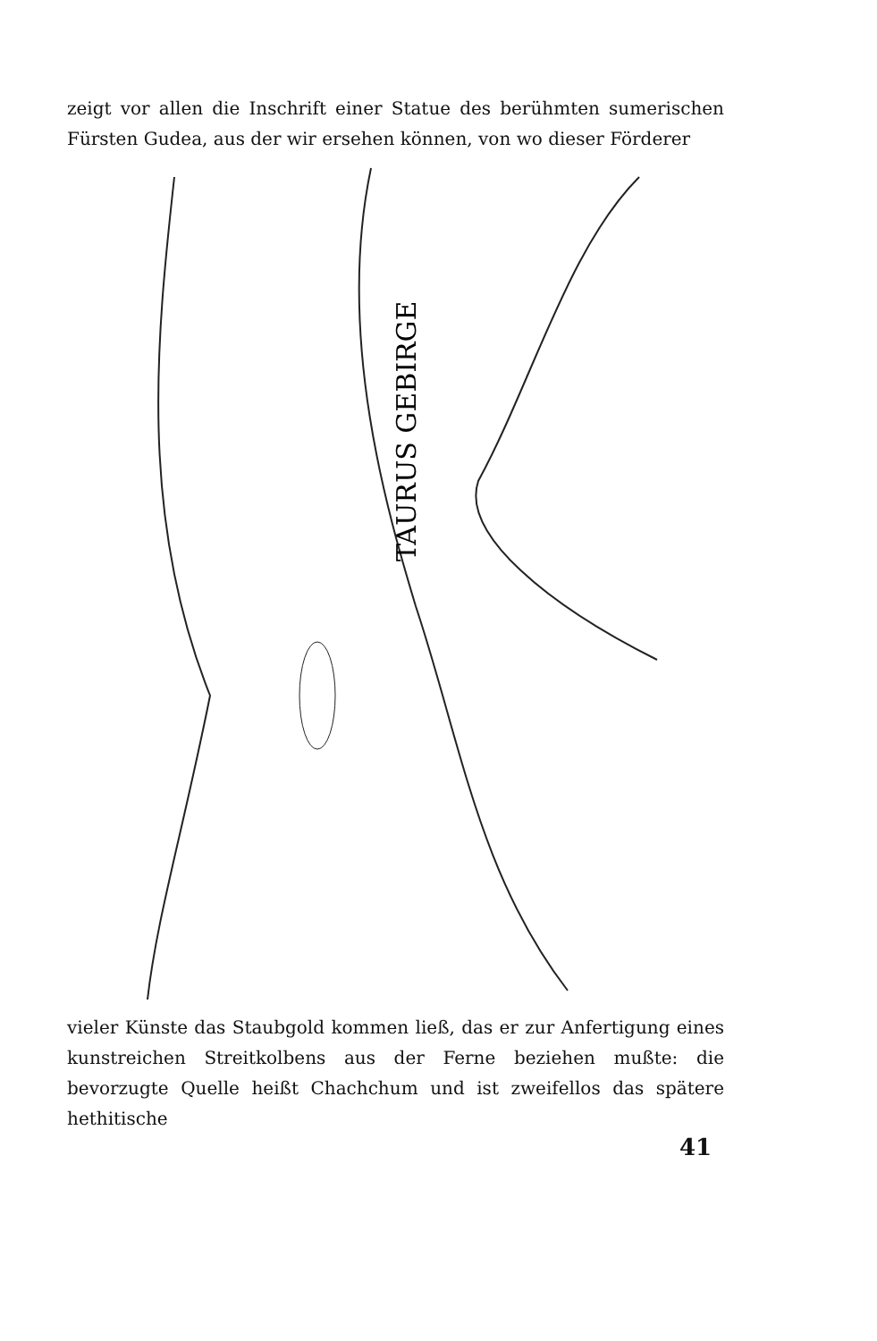zeigt vor allen die Inschrift einer Statue des berühmten sumerischen Fürsten Gudea, aus der wir ersehen können, von wo dieser Förderer
TAURUS GEBIRGE
vieler Künste das Staubgold kommen ließ, das er zur Anfertigung eines kunstreichen Streitkolbens aus der Ferne beziehen mußte: die bevorzugte Quelle heißt Chachchum und ist zweifellos das spätere hethitische
41